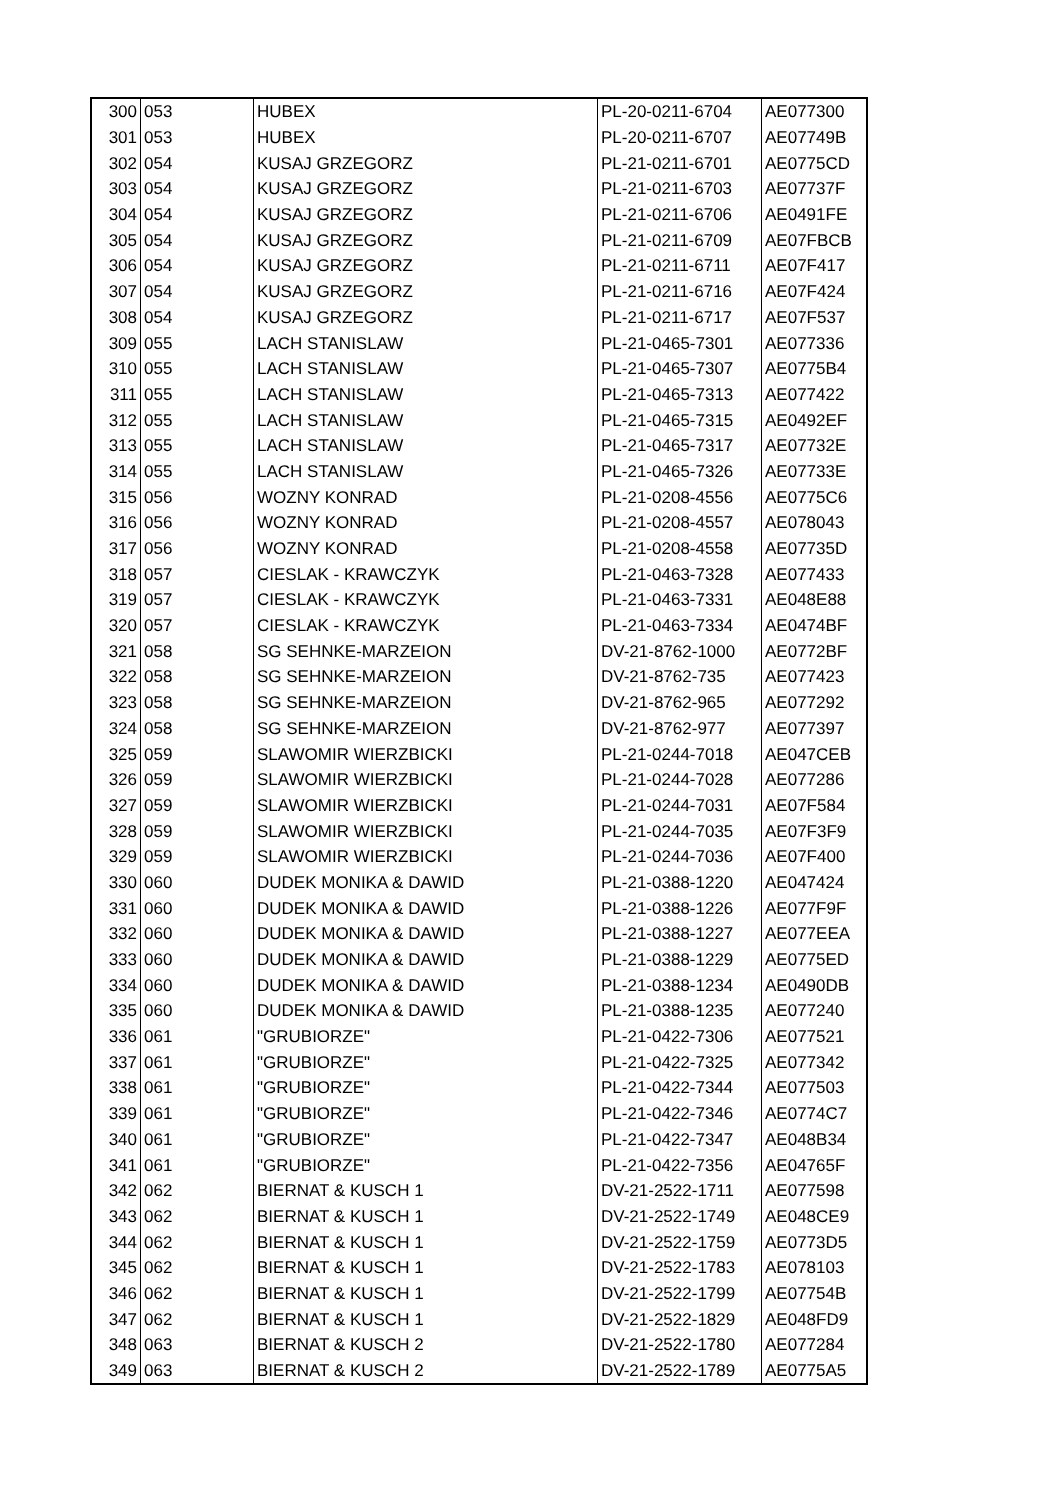| 300 | 053 | HUBEX | PL-20-0211-6704 | AE077300 |
| 301 | 053 | HUBEX | PL-20-0211-6707 | AE07749B |
| 302 | 054 | KUSAJ GRZEGORZ | PL-21-0211-6701 | AE0775CD |
| 303 | 054 | KUSAJ GRZEGORZ | PL-21-0211-6703 | AE07737F |
| 304 | 054 | KUSAJ GRZEGORZ | PL-21-0211-6706 | AE0491FE |
| 305 | 054 | KUSAJ GRZEGORZ | PL-21-0211-6709 | AE07FBCB |
| 306 | 054 | KUSAJ GRZEGORZ | PL-21-0211-6711 | AE07F417 |
| 307 | 054 | KUSAJ GRZEGORZ | PL-21-0211-6716 | AE07F424 |
| 308 | 054 | KUSAJ GRZEGORZ | PL-21-0211-6717 | AE07F537 |
| 309 | 055 | LACH STANISLAW | PL-21-0465-7301 | AE077336 |
| 310 | 055 | LACH STANISLAW | PL-21-0465-7307 | AE0775B4 |
| 311 | 055 | LACH STANISLAW | PL-21-0465-7313 | AE077422 |
| 312 | 055 | LACH STANISLAW | PL-21-0465-7315 | AE0492EF |
| 313 | 055 | LACH STANISLAW | PL-21-0465-7317 | AE07732E |
| 314 | 055 | LACH STANISLAW | PL-21-0465-7326 | AE07733E |
| 315 | 056 | WOZNY KONRAD | PL-21-0208-4556 | AE0775C6 |
| 316 | 056 | WOZNY KONRAD | PL-21-0208-4557 | AE078043 |
| 317 | 056 | WOZNY KONRAD | PL-21-0208-4558 | AE07735D |
| 318 | 057 | CIESLAK - KRAWCZYK | PL-21-0463-7328 | AE077433 |
| 319 | 057 | CIESLAK - KRAWCZYK | PL-21-0463-7331 | AE048E88 |
| 320 | 057 | CIESLAK - KRAWCZYK | PL-21-0463-7334 | AE0474BF |
| 321 | 058 | SG SEHNKE-MARZEION | DV-21-8762-1000 | AE0772BF |
| 322 | 058 | SG SEHNKE-MARZEION | DV-21-8762-735 | AE077423 |
| 323 | 058 | SG SEHNKE-MARZEION | DV-21-8762-965 | AE077292 |
| 324 | 058 | SG SEHNKE-MARZEION | DV-21-8762-977 | AE077397 |
| 325 | 059 | SLAWOMIR WIERZBICKI | PL-21-0244-7018 | AE047CEB |
| 326 | 059 | SLAWOMIR WIERZBICKI | PL-21-0244-7028 | AE077286 |
| 327 | 059 | SLAWOMIR WIERZBICKI | PL-21-0244-7031 | AE07F584 |
| 328 | 059 | SLAWOMIR WIERZBICKI | PL-21-0244-7035 | AE07F3F9 |
| 329 | 059 | SLAWOMIR WIERZBICKI | PL-21-0244-7036 | AE07F400 |
| 330 | 060 | DUDEK MONIKA & DAWID | PL-21-0388-1220 | AE047424 |
| 331 | 060 | DUDEK MONIKA & DAWID | PL-21-0388-1226 | AE077F9F |
| 332 | 060 | DUDEK MONIKA & DAWID | PL-21-0388-1227 | AE077EEA |
| 333 | 060 | DUDEK MONIKA & DAWID | PL-21-0388-1229 | AE0775ED |
| 334 | 060 | DUDEK MONIKA & DAWID | PL-21-0388-1234 | AE0490DB |
| 335 | 060 | DUDEK MONIKA & DAWID | PL-21-0388-1235 | AE077240 |
| 336 | 061 | "GRUBIORZE" | PL-21-0422-7306 | AE077521 |
| 337 | 061 | "GRUBIORZE" | PL-21-0422-7325 | AE077342 |
| 338 | 061 | "GRUBIORZE" | PL-21-0422-7344 | AE077503 |
| 339 | 061 | "GRUBIORZE" | PL-21-0422-7346 | AE0774C7 |
| 340 | 061 | "GRUBIORZE" | PL-21-0422-7347 | AE048B34 |
| 341 | 061 | "GRUBIORZE" | PL-21-0422-7356 | AE04765F |
| 342 | 062 | BIERNAT & KUSCH 1 | DV-21-2522-1711 | AE077598 |
| 343 | 062 | BIERNAT & KUSCH 1 | DV-21-2522-1749 | AE048CE9 |
| 344 | 062 | BIERNAT & KUSCH 1 | DV-21-2522-1759 | AE0773D5 |
| 345 | 062 | BIERNAT & KUSCH 1 | DV-21-2522-1783 | AE078103 |
| 346 | 062 | BIERNAT & KUSCH 1 | DV-21-2522-1799 | AE07754B |
| 347 | 062 | BIERNAT & KUSCH 1 | DV-21-2522-1829 | AE048FD9 |
| 348 | 063 | BIERNAT & KUSCH 2 | DV-21-2522-1780 | AE077284 |
| 349 | 063 | BIERNAT & KUSCH 2 | DV-21-2522-1789 | AE0775A5 |